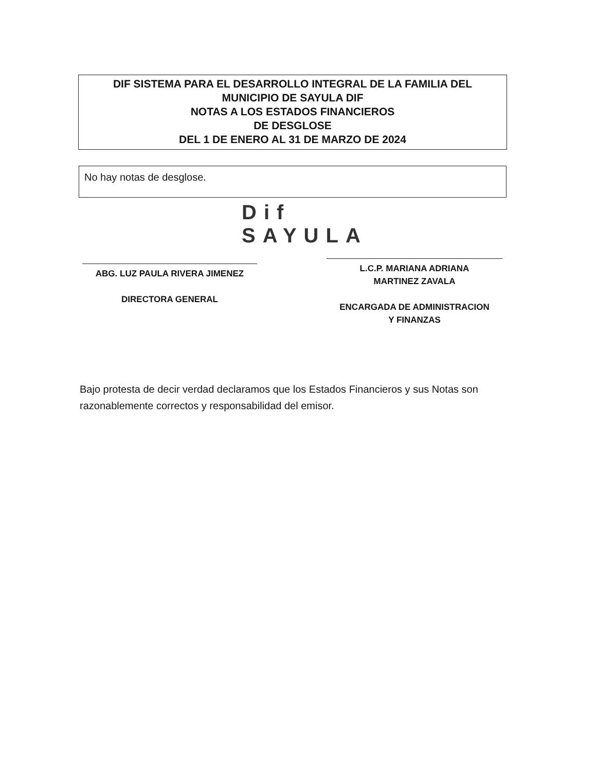DIF SISTEMA PARA EL DESARROLLO INTEGRAL DE LA FAMILIA DEL
MUNICIPIO DE SAYULA DIF
NOTAS A LOS ESTADOS FINANCIEROS
DE DESGLOSE
DEL 1 DE ENERO AL 31 DE MARZO DE 2024
No hay notas de desglose.
Dif
SAYULA
ABG. LUZ PAULA RIVERA JIMENEZ
DIRECTORA GENERAL
L.C.P. MARIANA ADRIANA
MARTINEZ ZAVALA
ENCARGADA DE ADMINISTRACION
Y FINANZAS
Bajo protesta de decir verdad declaramos que los Estados Financieros y sus Notas son razonablemente correctos y responsabilidad del emisor.